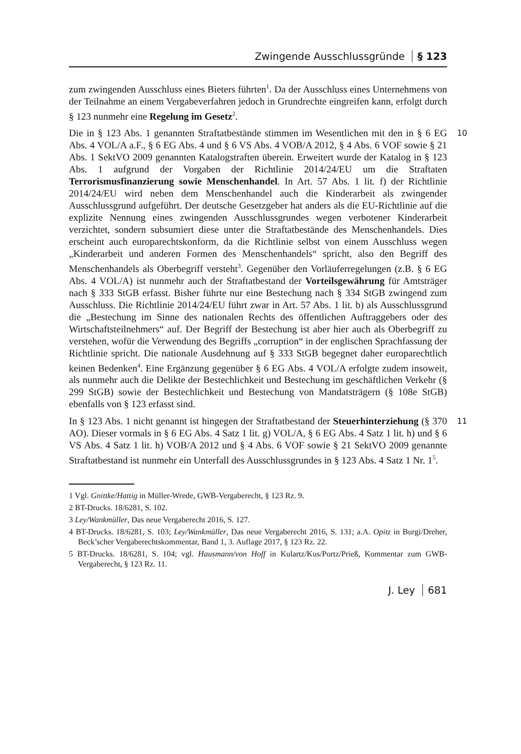Zwingende Ausschlussgründe § 123
zum zwingenden Ausschluss eines Bieters führten<sup>1</sup>. Da der Ausschluss eines Unternehmens von der Teilnahme an einem Vergabeverfahren jedoch in Grundrechte eingreifen kann, erfolgt durch § 123 nunmehr eine Regelung im Gesetz<sup>2</sup>.
10 Die in § 123 Abs. 1 genannten Straftatbestände stimmen im Wesentlichen mit den in § 6 EG Abs. 4 VOL/A a.F., § 6 EG Abs. 4 und § 6 VS Abs. 4 VOB/A 2012, § 4 Abs. 6 VOF sowie § 21 Abs. 1 SektVO 2009 genannten Katalogstraften überein. Erweitert wurde der Katalog in § 123 Abs. 1 aufgrund der Vorgaben der Richtlinie 2014/24/EU um die Straftaten Terrorismusfinanzierung sowie Menschenhandel. In Art. 57 Abs. 1 lit. f) der Richtlinie 2014/24/EU wird neben dem Menschenhandel auch die Kinderarbeit als zwingender Ausschlussgrund aufgeführt. Der deutsche Gesetzgeber hat anders als die EU-Richtlinie auf die explizite Nennung eines zwingenden Ausschlussgrundes wegen verbotener Kinderarbeit verzichtet, sondern subsumiert diese unter die Straftatbestände des Menschenhandels. Dies erscheint auch europarechtskonform, da die Richtlinie selbst von einem Ausschluss wegen „Kinderarbeit und anderen Formen des Menschenhandels“ spricht, also den Begriff des Menschenhandels als Oberbegriff versteht<sup>3</sup>. Gegenüber den Vorläuferregelungen (z.B. § 6 EG Abs. 4 VOL/A) ist nunmehr auch der Straftatbestand der Vorteilsgewährung für Amtsträger nach § 333 StGB erfasst. Bisher führte nur eine Bestechung nach § 334 StGB zwingend zum Ausschluss. Die Richtlinie 2014/24/EU führt zwar in Art. 57 Abs. 1 lit. b) als Ausschlussgrund die „Bestechung im Sinne des nationalen Rechts des öffentlichen Auftraggebers oder des Wirtschaftsteilnehmers“ auf. Der Begriff der Bestechung ist aber hier auch als Oberbegriff zu verstehen, wofür die Verwendung des Begriffs „corruption“ in der englischen Sprachfassung der Richtlinie spricht. Die nationale Ausdehnung auf § 333 StGB begegnet daher europarechtlich keinen Bedenken<sup>4</sup>. Eine Ergänzung gegenüber § 6 EG Abs. 4 VOL/A erfolgte zudem insoweit, als nunmehr auch die Delikte der Bestechlichkeit und Bestechung im geschäftlichen Verkehr (§ 299 StGB) sowie der Bestechlichkeit und Bestechung von Mandatsträgern (§ 108e StGB) ebenfalls von § 123 erfasst sind.
11 In § 123 Abs. 1 nicht genannt ist hingegen der Straftatbestand der Steuerhinterziehung (§ 370 AO). Dieser vormals in § 6 EG Abs. 4 Satz 1 lit. g) VOL/A, § 6 EG Abs. 4 Satz 1 lit. h) und § 6 VS Abs. 4 Satz 1 lit. h) VOB/A 2012 und § 4 Abs. 6 VOF sowie § 21 SektVO 2009 genannte Straftatbestand ist nunmehr ein Unterfall des Ausschlussgrundes in § 123 Abs. 4 Satz 1 Nr. 1<sup>5</sup>.
1 Vgl. Gnittke/Hattig in Müller-Wrede, GWB-Vergaberecht, § 123 Rz. 9.
2 BT-Drucks. 18/6281, S. 102.
3 Ley/Wankmüller, Das neue Vergaberecht 2016, S. 127.
4 BT-Drucks. 18/6281, S. 103; Ley/Wankmüller, Das neue Vergaberecht 2016, S. 131; a.A. Opitz in Burgi/Dreher, Beck’scher Vergaberechtskommentar, Band 1, 3. Auflage 2017, § 123 Rz. 22.
5 BT-Drucks. 18/6281, S. 104; vgl. Hausmann/von Hoff in Kulartz/Kus/Portz/Prieß, Kommentar zum GWB-Vergaberecht, § 123 Rz. 11.
J. Ley 681